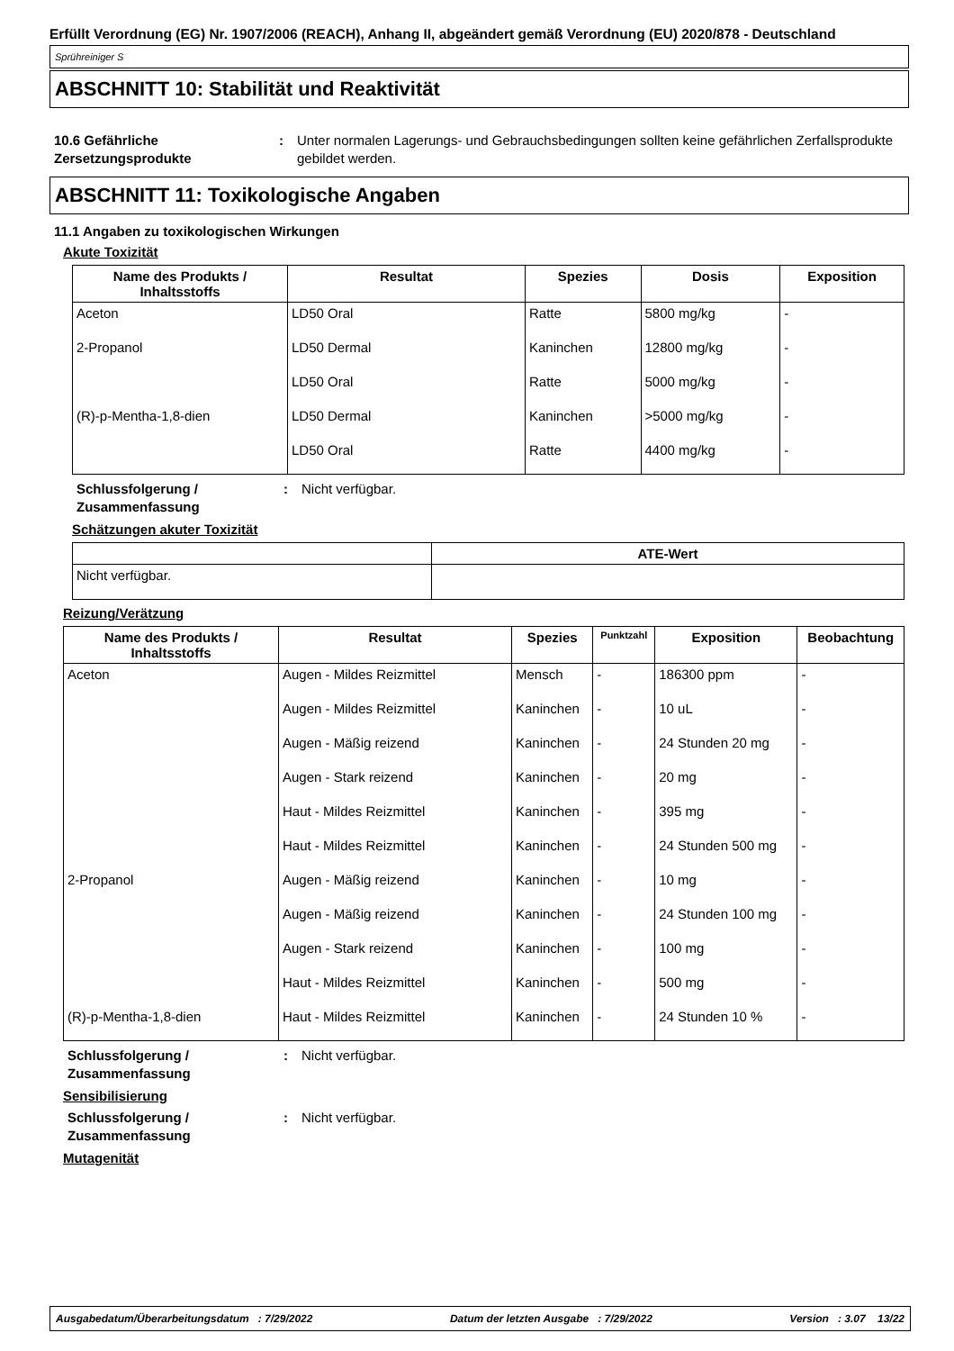Erfüllt Verordnung (EG) Nr. 1907/2006 (REACH), Anhang II, abgeändert gemäß Verordnung (EU) 2020/878 - Deutschland
Sprühreiniger S
ABSCHNITT 10: Stabilität und Reaktivität
10.6 Gefährliche Zersetzungsprodukte
: Unter normalen Lagerungs- und Gebrauchsbedingungen sollten keine gefährlichen Zerfallsprodukte gebildet werden.
ABSCHNITT 11: Toxikologische Angaben
11.1 Angaben zu toxikologischen Wirkungen
Akute Toxizität
| Name des Produkts / Inhaltsstoffs | Resultat | Spezies | Dosis | Exposition |
| --- | --- | --- | --- | --- |
| Aceton | LD50 Oral | Ratte | 5800 mg/kg | - |
| 2-Propanol | LD50 Dermal | Kaninchen | 12800 mg/kg | - |
| | LD50 Oral | Ratte | 5000 mg/kg | - |
| (R)-p-Mentha-1,8-dien | LD50 Dermal | Kaninchen | >5000 mg/kg | - |
| | LD50 Oral | Ratte | 4400 mg/kg | - |
Schlussfolgerung / Zusammenfassung
: Nicht verfügbar.
Schätzungen akuter Toxizität
| | ATE-Wert |
| --- | --- |
| Nicht verfügbar. | |
Reizung/Verätzung
| Name des Produkts / Inhaltsstoffs | Resultat | Spezies | Punktzahl | Exposition | Beobachtung |
| --- | --- | --- | --- | --- | --- |
| Aceton | Augen - Mildes Reizmittel | Mensch | - | 186300 ppm | - |
| | Augen - Mildes Reizmittel | Kaninchen | - | 10 uL | - |
| | Augen - Mäßig reizend | Kaninchen | - | 24 Stunden 20 mg | - |
| | Augen - Stark reizend | Kaninchen | - | 20 mg | - |
| | Haut - Mildes Reizmittel | Kaninchen | - | 395 mg | - |
| | Haut - Mildes Reizmittel | Kaninchen | - | 24 Stunden 500 mg | - |
| 2-Propanol | Augen - Mäßig reizend | Kaninchen | - | 10 mg | - |
| | Augen - Mäßig reizend | Kaninchen | - | 24 Stunden 100 mg | - |
| | Augen - Stark reizend | Kaninchen | - | 100 mg | - |
| | Haut - Mildes Reizmittel | Kaninchen | - | 500 mg | - |
| (R)-p-Mentha-1,8-dien | Haut - Mildes Reizmittel | Kaninchen | - | 24 Stunden 10 % | - |
Schlussfolgerung / Zusammenfassung
: Nicht verfügbar.
Sensibilisierung
Schlussfolgerung / Zusammenfassung
: Nicht verfügbar.
Mutagenität
Ausgabedatum/Überarbeitungsdatum : 7/29/2022 Datum der letzten Ausgabe : 7/29/2022 Version : 3.07 13/22